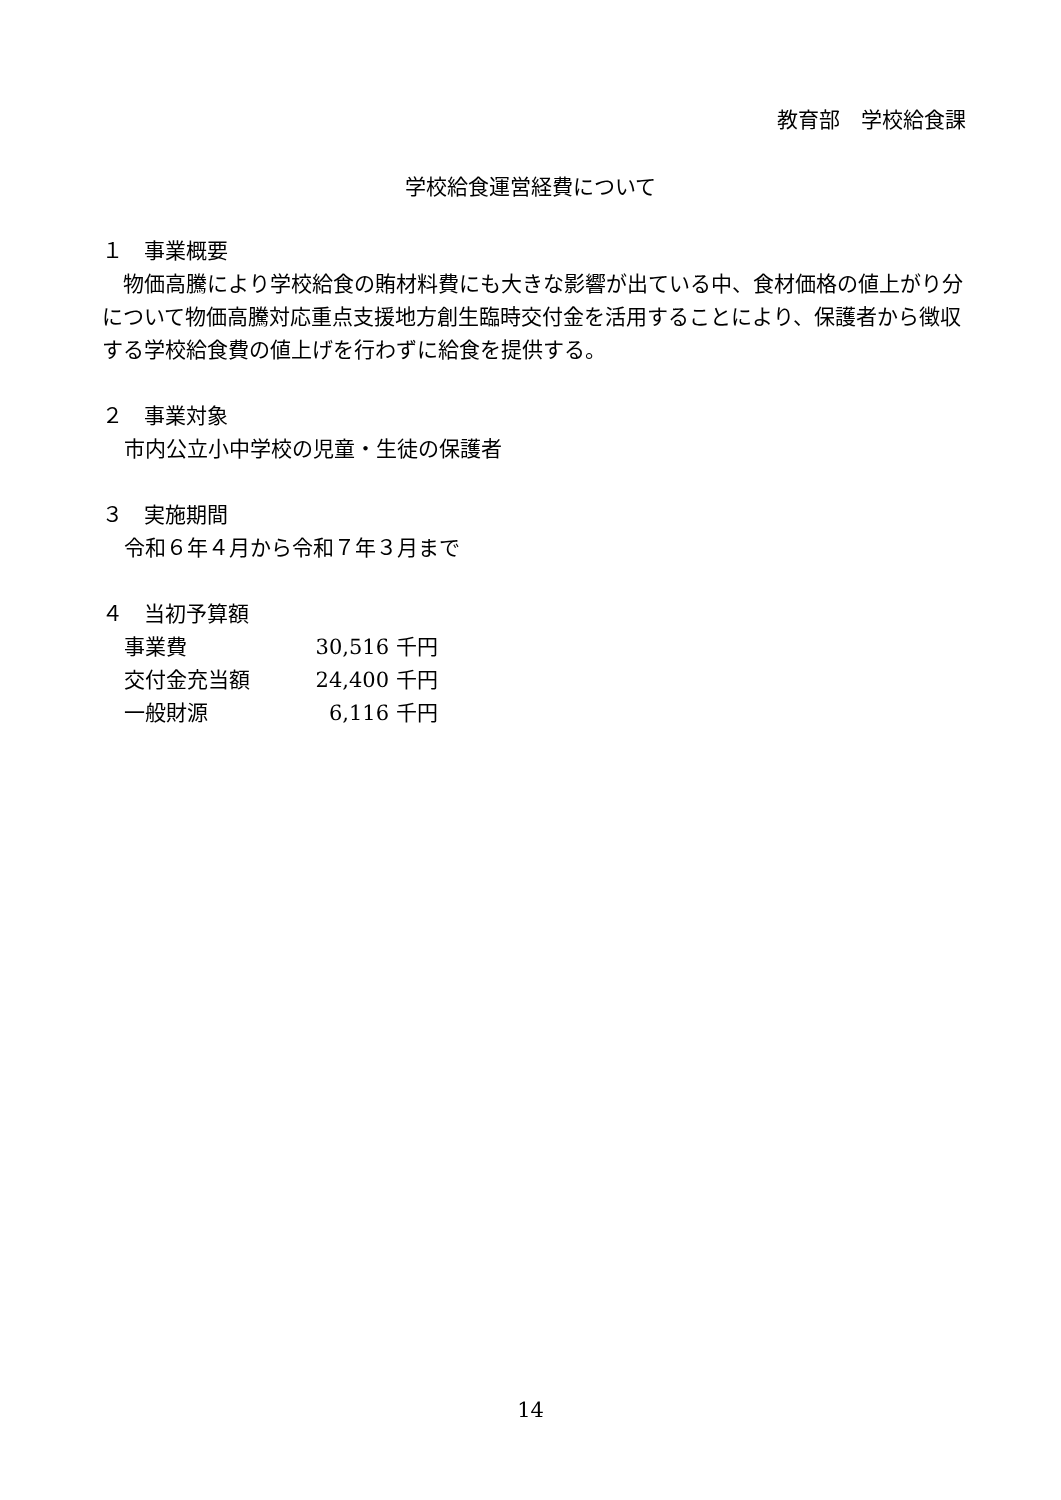教育部　学校給食課
学校給食運営経費について
１　事業概要
　物価高騰により学校給食の賄材料費にも大きな影響が出ている中、食材価格の値上がり分について物価高騰対応重点支援地方創生臨時交付金を活用することにより、保護者から徴収する学校給食費の値上げを行わずに給食を提供する。
２　事業対象
市内公立小中学校の児童・生徒の保護者
３　実施期間
令和６年４月から令和７年３月まで
４　当初予算額
事業費 30,516 千円
交付金充当額 24,400 千円
一般財源 6,116 千円
14